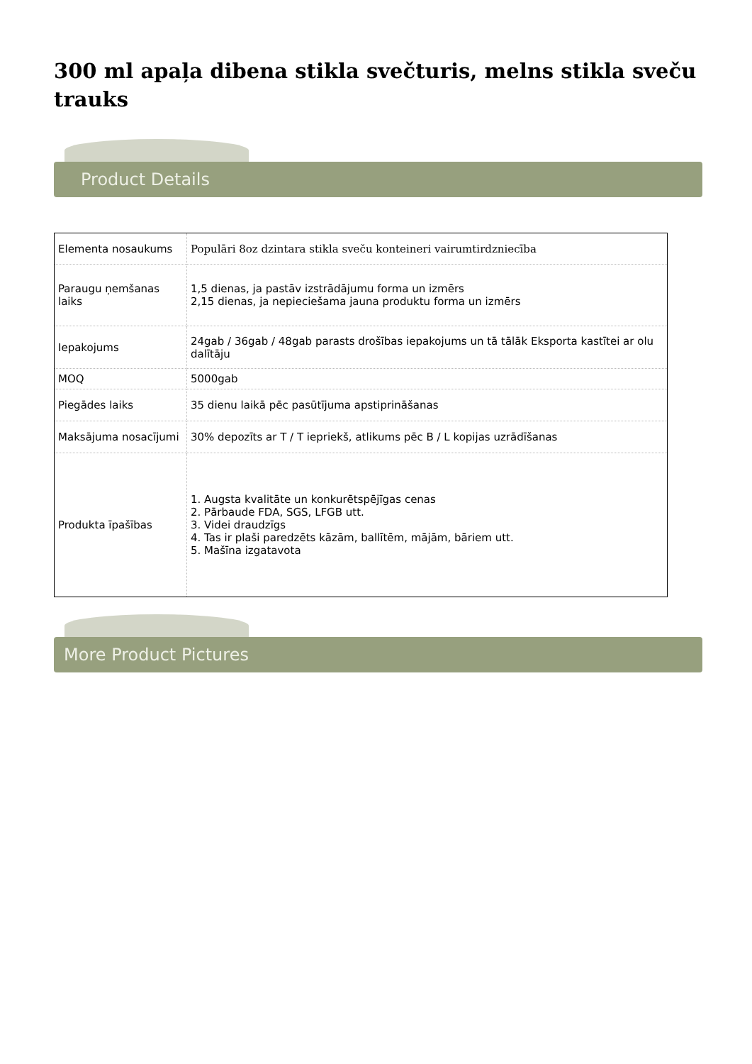300 ml apaļa dibena stikla svečturis, melns stikla sveču trauks
Product Details
| Elementa nosaukums | Populāri 8oz dzintara stikla sveču konteineri vairumtirdzniecība |
| Paraugu ņemšanas laiks | 1,5 dienas, ja pastāv izstrādājumu forma un izmērs 2,15 dienas, ja nepieciešama jauna produktu forma un izmērs |
| Iepakojums | 24gab / 36gab / 48gab parasts drošības iepakojums un tā tālāk Eksporta kastītei ar olu dalītāju |
| MOQ | 5000gab |
| Piegādes laiks | 35 dienu laikā pēc pasūtījuma apstiprināšanas |
| Maksājuma nosacījumi | 30% depozīts ar T / T iepriekš, atlikums pēc B / L kopijas uzrādīšanas |
| Produkta īpašības | 1. Augsta kvalitāte un konkurētspējīgas cenas 2. Pārbaude FDA, SGS, LFGB utt. 3. Videi draudzīgs 4. Tas ir plaši paredzēts kāzām, ballītēm, mājām, bāriem utt. 5. Mašīna izgatavota |
More Product Pictures